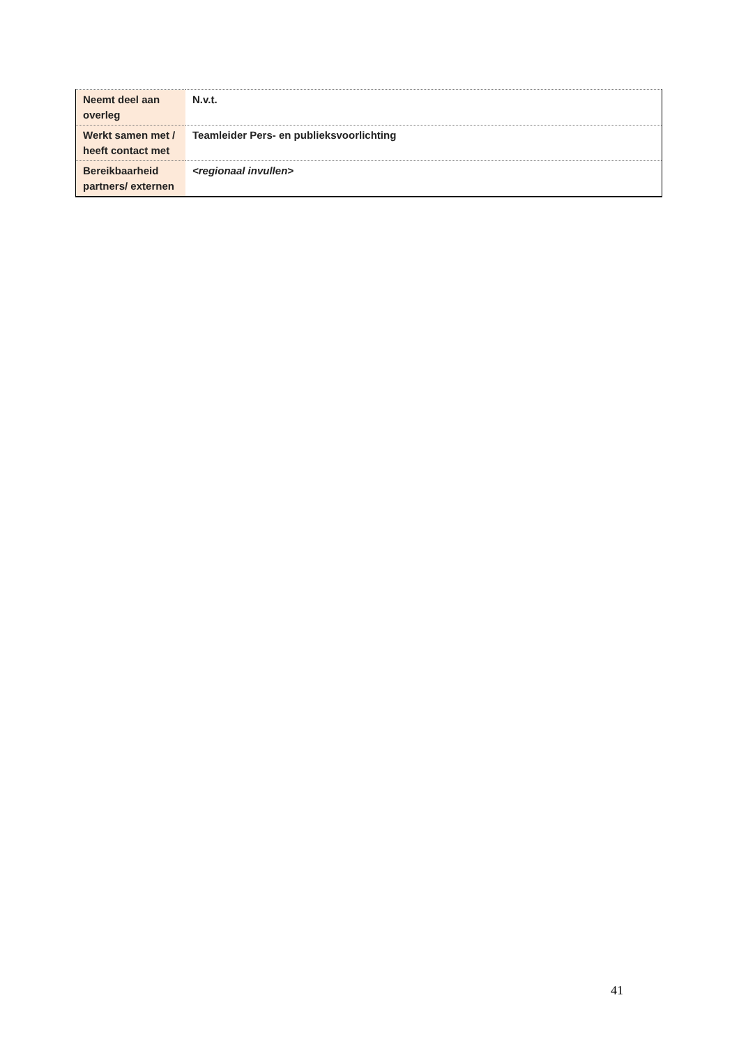| Neemt deel aan overleg | N.v.t. |
| Werkt samen met / heeft contact met | Teamleider Pers- en publieksvoorlichting |
| Bereikbaarheid partners/ externen | <regionaal invullen> |
41